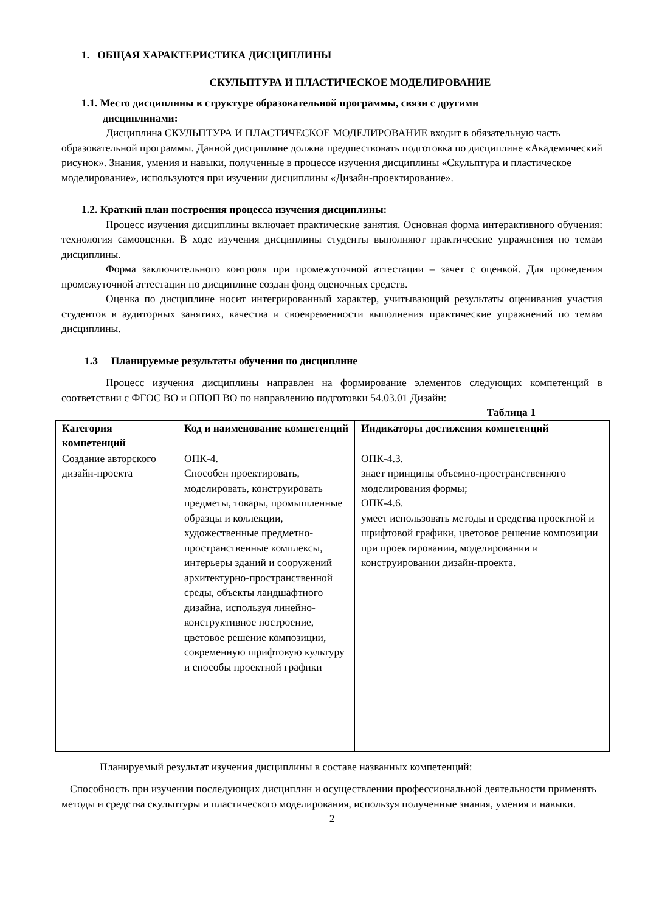1. ОБЩАЯ ХАРАКТЕРИСТИКА ДИСЦИПЛИНЫ
СКУЛЬПТУРА И ПЛАСТИЧЕСКОЕ МОДЕЛИРОВАНИЕ
1.1. Место дисциплины в структуре образовательной программы, связи с другими
дисциплинами:
Дисциплина СКУЛЬПТУРА И ПЛАСТИЧЕСКОЕ МОДЕЛИРОВАНИЕ входит в обязательную часть образовательной программы. Данной дисциплине должна предшествовать подготовка по дисциплине «Академический рисунок». Знания, умения и навыки, полученные в процессе изучения дисциплины «Скульптура и пластическое моделирование», используются при изучении дисциплины «Дизайн-проектирование».
1.2. Краткий план построения процесса изучения дисциплины:
Процесс изучения дисциплины включает практические занятия. Основная форма интерактивного обучения: технология самооценки. В ходе изучения дисциплины студенты выполняют практические упражнения по темам дисциплины.
Форма заключительного контроля при промежуточной аттестации – зачет с оценкой. Для проведения промежуточной аттестации по дисциплине создан фонд оценочных средств.
Оценка по дисциплине носит интегрированный характер, учитывающий результаты оценивания участия студентов в аудиторных занятиях, качества и своевременности выполнения практические упражнений по темам дисциплины.
1.3 Планируемые результаты обучения по дисциплине
Процесс изучения дисциплины направлен на формирование элементов следующих компетенций в соответствии с ФГОС ВО и ОПОП ВО по направлению подготовки 54.03.01 Дизайн:
Таблица 1
| Категория компетенций | Код и наименование компетенций | Индикаторы достижения компетенций |
| --- | --- | --- |
| Создание авторского дизайн-проекта | ОПК-4. Способен проектировать, моделировать, конструировать предметы, товары, промышленные образцы и коллекции, художественные предметно-пространственные комплексы, интерьеры зданий и сооружений архитектурно-пространственной среды, объекты ландшафтного дизайна, используя линейно-конструктивное построение, цветовое решение композиции, современную шрифтовую культуру и способы проектной графики | ОПК-4.3. знает принципы объемно-пространственного моделирования формы; ОПК-4.6. умеет использовать методы и средства проектной и шрифтовой графики, цветовое решение композиции при проектировании, моделировании и конструировании дизайн-проекта. |
Планируемый результат изучения дисциплины в составе названных компетенций:
Способность при изучении последующих дисциплин и осуществлении профессиональной деятельности применять методы и средства скульптуры и пластического моделирования, используя полученные знания, умения и навыки.
2